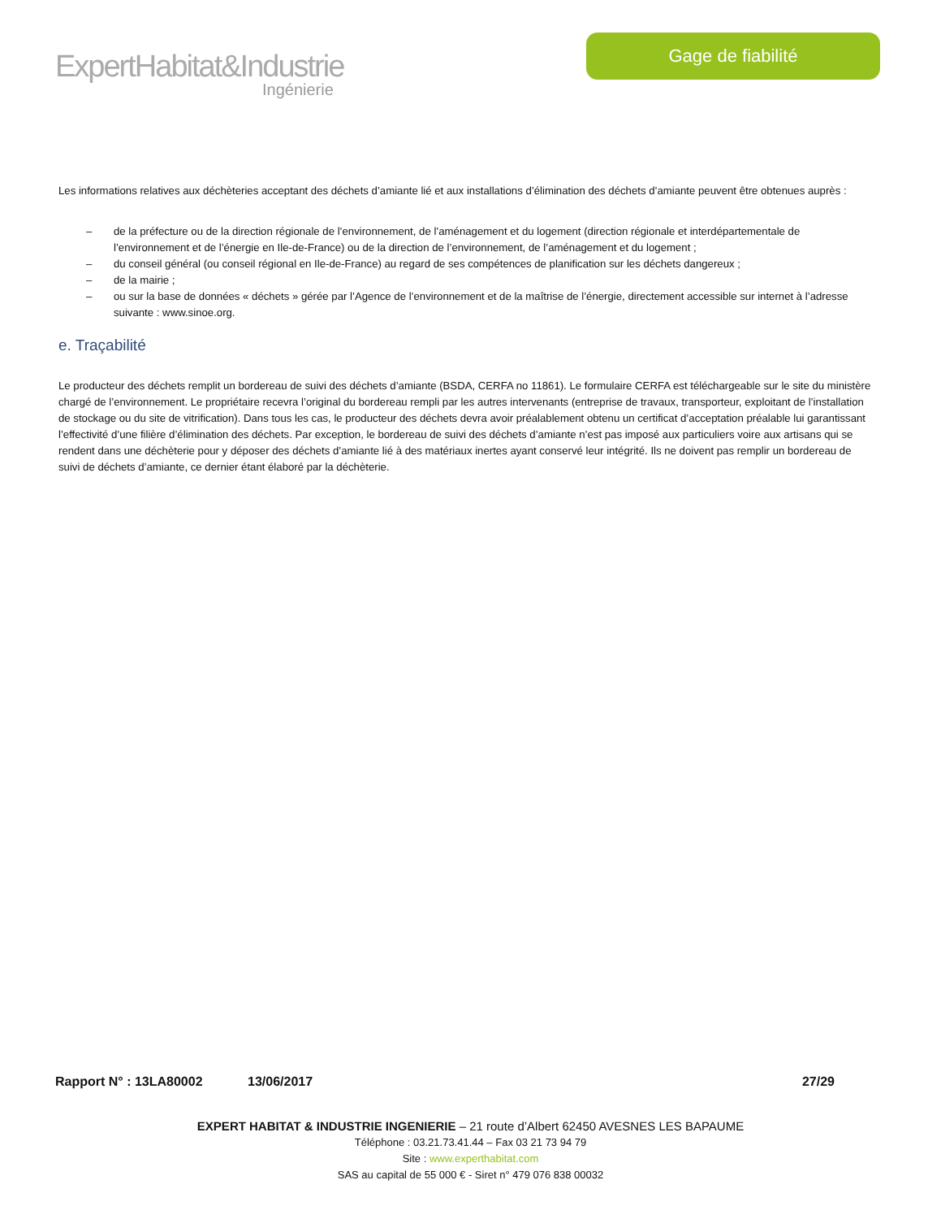ExpertHabitat&Industrie
Ingénierie
Gage de fiabilité
Les informations relatives aux déchèteries acceptant des déchets d’amiante lié et aux installations d’élimination des déchets d’amiante peuvent être obtenues auprès :
– de la préfecture ou de la direction régionale de l’environnement, de l’aménagement et du logement (direction régionale et interdépartementale de l’environnement et de l’énergie en Ile-de-France) ou de la direction de l’environnement, de l’aménagement et du logement ;
– du conseil général (ou conseil régional en Ile-de-France) au regard de ses compétences de planification sur les déchets dangereux ;
– de la mairie ;
– ou sur la base de données « déchets » gérée par l’Agence de l’environnement et de la maîtrise de l’énergie, directement accessible sur internet à l’adresse suivante : www.sinoe.org.
e. Traçabilité
Le producteur des déchets remplit un bordereau de suivi des déchets d’amiante (BSDA, CERFA no 11861). Le formulaire CERFA est téléchargeable sur le site du ministère chargé de l’environnement. Le propriétaire recevra l’original du bordereau rempli par les autres intervenants (entreprise de travaux, transporteur, exploitant de l’installation de stockage ou du site de vitrification). Dans tous les cas, le producteur des déchets devra avoir préalablement obtenu un certificat d’acceptation préalable lui garantissant l’effectivité d’une filière d’élimination des déchets. Par exception, le bordereau de suivi des déchets d’amiante n’est pas imposé aux particuliers voire aux artisans qui se rendent dans une déchèterie pour y déposer des déchets d’amiante lié à des matériaux inertes ayant conservé leur intégrité. Ils ne doivent pas remplir un bordereau de suivi de déchets d’amiante, ce dernier étant élaboré par la déchèterie.
Rapport N° : 13LA80002 13/06/2017 27/29
EXPERT HABITAT & INDUSTRIE INGENIERIE – 21 route d’Albert 62450 AVESNES LES BAPAUME
Téléphone : 03.21.73.41.44 – Fax 03 21 73 94 79
Site : www.experthabitat.com
SAS au capital de 55 000 € - Siret n° 479 076 838 00032